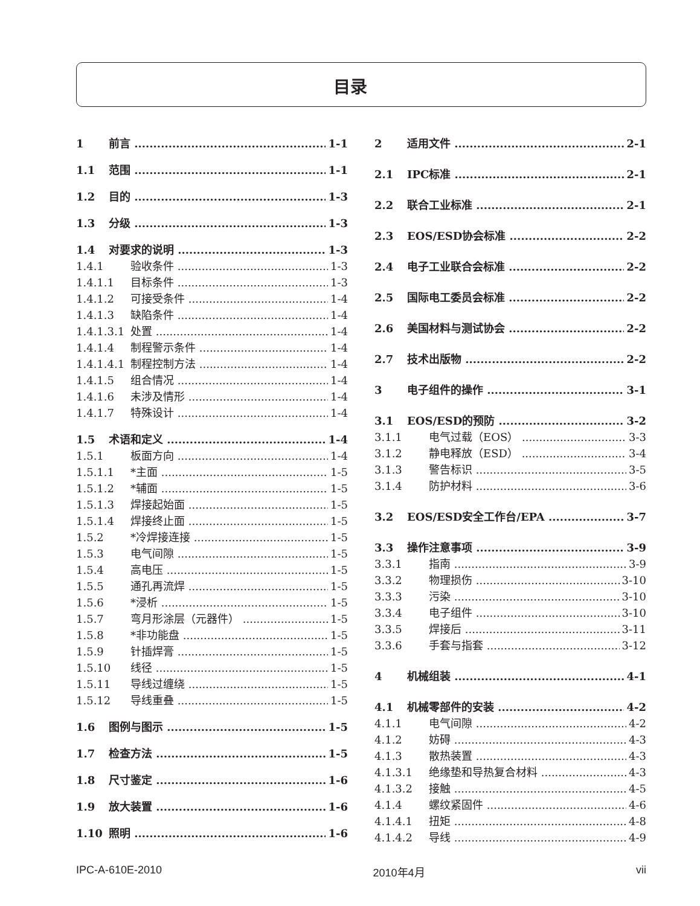目录
1 前言 1-1
1.1 范围 1-1
1.2 目的 1-3
1.3 分级 1-3
1.4 对要求的说明 1-3
1.4.1 验收条件 1-3
1.4.1.1 目标条件 1-3
1.4.1.2 可接受条件 1-4
1.4.1.3 缺陷条件 1-4
1.4.1.3.1 处置 1-4
1.4.1.4 制程警示条件 1-4
1.4.1.4.1 制程控制方法 1-4
1.4.1.5 组合情况 1-4
1.4.1.6 未涉及情形 1-4
1.4.1.7 特殊设计 1-4
1.5 术语和定义 1-4
1.5.1 板面方向 1-4
1.5.1.1 *主面 1-5
1.5.1.2 *辅面 1-5
1.5.1.3 焊接起始面 1-5
1.5.1.4 焊接终止面 1-5
1.5.2 *冷焊接连接 1-5
1.5.3 电气间隙 1-5
1.5.4 高电压 1-5
1.5.5 通孔再流焊 1-5
1.5.6 *浸析 1-5
1.5.7 弯月形涂层（元器件） 1-5
1.5.8 *非功能盘 1-5
1.5.9 针插焊膏 1-5
1.5.10 线径 1-5
1.5.11 导线过缠绕 1-5
1.5.12 导线重叠 1-5
1.6 图例与图示 1-5
1.7 检查方法 1-5
1.8 尺寸鉴定 1-6
1.9 放大装置 1-6
1.10 照明 1-6
2 适用文件 2-1
2.1 IPC标准 2-1
2.2 联合工业标准 2-1
2.3 EOS/ESD协会标准 2-2
2.4 电子工业联合会标准 2-2
2.5 国际电工委员会标准 2-2
2.6 美国材料与测试协会 2-2
2.7 技术出版物 2-2
3 电子组件的操作 3-1
3.1 EOS/ESD的预防 3-2
3.1.1 电气过载（EOS） 3-3
3.1.2 静电释放（ESD） 3-4
3.1.3 警告标识 3-5
3.1.4 防护材料 3-6
3.2 EOS/ESD安全工作台/EPA 3-7
3.3 操作注意事项 3-9
3.3.1 指南 3-9
3.3.2 物理损伤 3-10
3.3.3 污染 3-10
3.3.4 电子组件 3-10
3.3.5 焊接后 3-11
3.3.6 手套与指套 3-12
4 机械组装 4-1
4.1 机械零部件的安装 4-2
4.1.1 电气间隙 4-2
4.1.2 妨碍 4-3
4.1.3 散热装置 4-3
4.1.3.1 绝缘垫和导热复合材料 4-3
4.1.3.2 接触 4-5
4.1.4 螺纹紧固件 4-6
4.1.4.1 扭矩 4-8
4.1.4.2 导线 4-9
IPC-A-610E-2010 2010年4月 vii